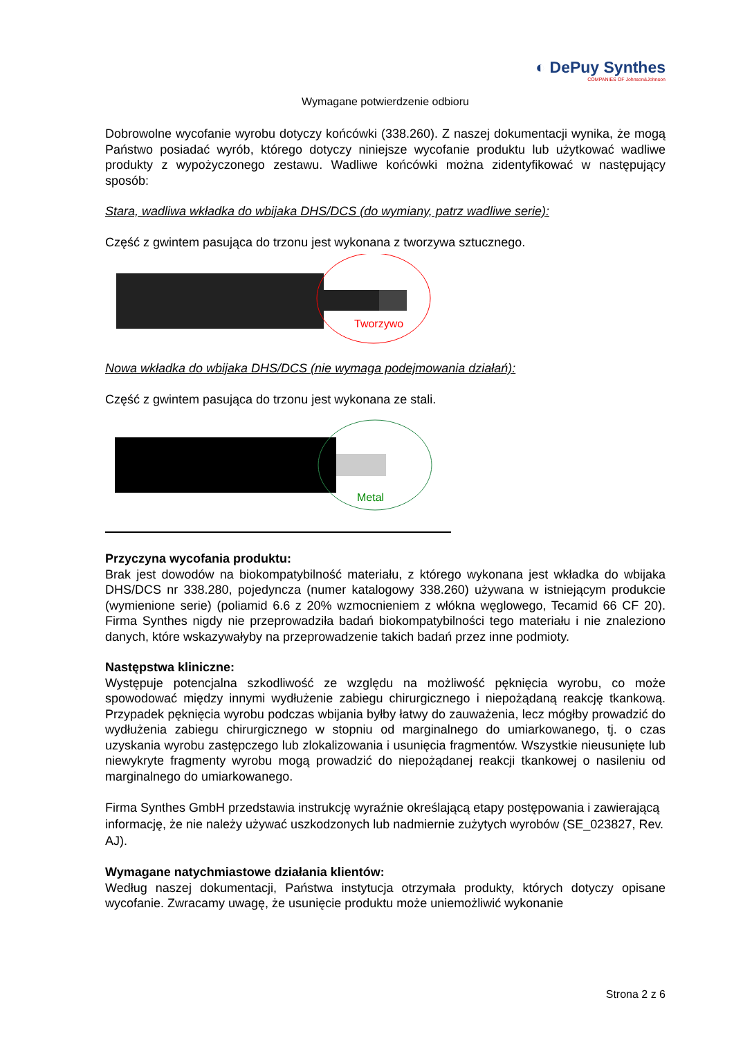◐ DePuy Synthes
COMPANIES OF Johnson&Johnson
Wymagane potwierdzenie odbioru
Dobrowolne wycofanie wyrobu dotyczy końcówki (338.260). Z naszej dokumentacji wynika, że mogą Państwo posiadać wyrób, którego dotyczy niniejsze wycofanie produktu lub użytkować wadliwe produkty z wypożyczonego zestawu. Wadliwe końcówki można zidentyfikować w następujący sposób:
Stara, wadliwa wkładka do wbijaka DHS/DCS (do wymiany, patrz wadliwe serie):
Część z gwintem pasująca do trzonu jest wykonana z tworzywa sztucznego.
Tworzywo
Nowa wkładka do wbijaka DHS/DCS (nie wymaga podejmowania działań):
Część z gwintem pasująca do trzonu jest wykonana ze stali.
Metal
Przyczyna wycofania produktu:
Brak jest dowodów na biokompatybilność materiału, z którego wykonana jest wkładka do wbijaka DHS/DCS nr 338.280, pojedyncza (numer katalogowy 338.260) używana w istniejącym produkcie (wymienione serie) (poliamid 6.6 z 20% wzmocnieniem z włókna węglowego, Tecamid 66 CF 20). Firma Synthes nigdy nie przeprowadziła badań biokompatybilności tego materiału i nie znaleziono danych, które wskazywałyby na przeprowadzenie takich badań przez inne podmioty.
Następstwa kliniczne:
Występuje potencjalna szkodliwość ze względu na możliwość pęknięcia wyrobu, co może spowodować między innymi wydłużenie zabiegu chirurgicznego i niepożądaną reakcję tkankową. Przypadek pęknięcia wyrobu podczas wbijania byłby łatwy do zauważenia, lecz mógłby prowadzić do wydłużenia zabiegu chirurgicznego w stopniu od marginalnego do umiarkowanego, tj. o czas uzyskania wyrobu zastępczego lub zlokalizowania i usunięcia fragmentów. Wszystkie nieusunięte lub niewykryte fragmenty wyrobu mogą prowadzić do niepożądanej reakcji tkankowej o nasileniu od marginalnego do umiarkowanego.
Firma Synthes GmbH przedstawia instrukcję wyraźnie określającą etapy postępowania i zawierającą informację, że nie należy używać uszkodzonych lub nadmiernie zużytych wyrobów (SE_023827, Rev. AJ).
Wymagane natychmiastowe działania klientów:
Według naszej dokumentacji, Państwa instytucja otrzymała produkty, których dotyczy opisane wycofanie. Zwracamy uwagę, że usunięcie produktu może uniemożliwić wykonanie
Strona 2 z 6